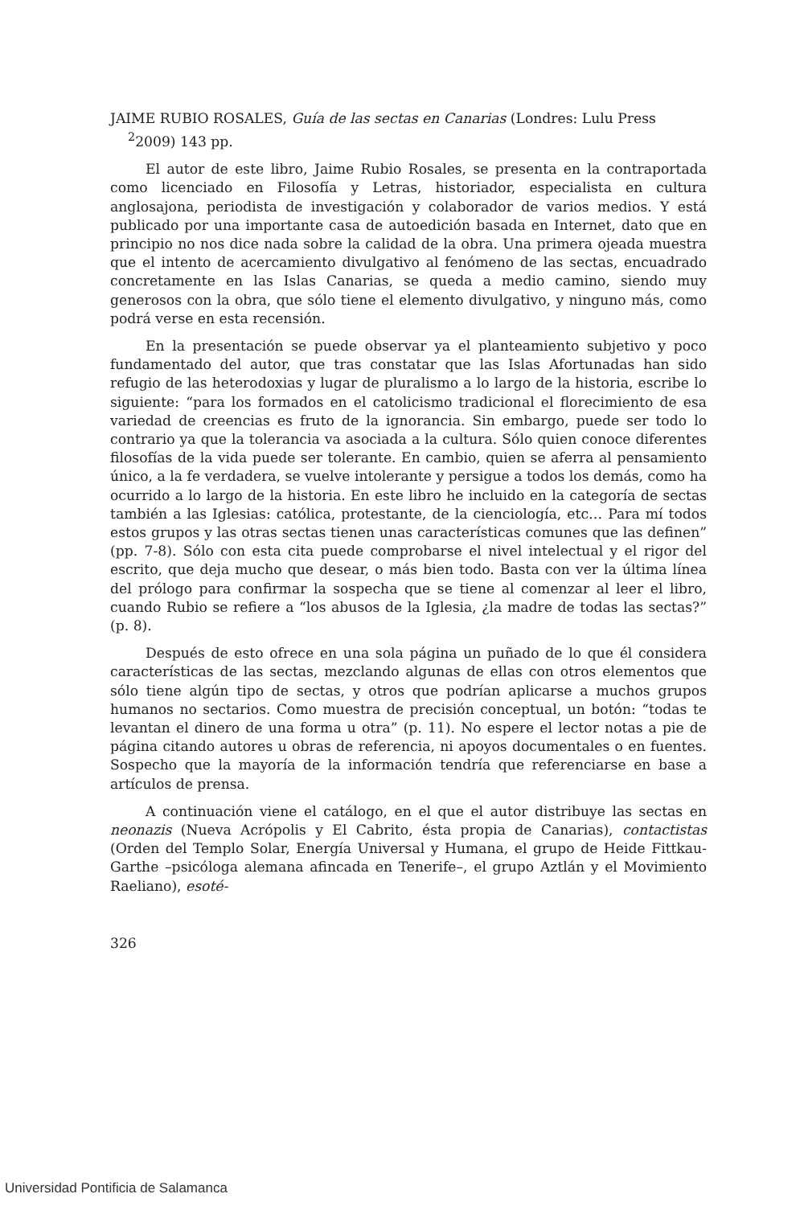JAIME RUBIO ROSALES, Guía de las sectas en Canarias (Londres: Lulu Press <sup>2</sup>2009) 143 pp.
El autor de este libro, Jaime Rubio Rosales, se presenta en la contraportada como licenciado en Filosofía y Letras, historiador, especialista en cultura anglosajona, periodista de investigación y colaborador de varios medios. Y está publicado por una importante casa de autoedición basada en Internet, dato que en principio no nos dice nada sobre la calidad de la obra. Una primera ojeada muestra que el intento de acercamiento divulgativo al fenómeno de las sectas, encuadrado concretamente en las Islas Canarias, se queda a medio camino, siendo muy generosos con la obra, que sólo tiene el elemento divulgativo, y ninguno más, como podrá verse en esta recensión.
En la presentación se puede observar ya el planteamiento subjetivo y poco fundamentado del autor, que tras constatar que las Islas Afortunadas han sido refugio de las heterodoxias y lugar de pluralismo a lo largo de la historia, escribe lo siguiente: “para los formados en el catolicismo tradicional el florecimiento de esa variedad de creencias es fruto de la ignorancia. Sin embargo, puede ser todo lo contrario ya que la tolerancia va asociada a la cultura. Sólo quien conoce diferentes filosofías de la vida puede ser tolerante. En cambio, quien se aferra al pensamiento único, a la fe verdadera, se vuelve intolerante y persigue a todos los demás, como ha ocurrido a lo largo de la historia. En este libro he incluido en la categoría de sectas también a las Iglesias: católica, protestante, de la cienciología, etc… Para mí todos estos grupos y las otras sectas tienen unas características comunes que las definen” (pp. 7-8). Sólo con esta cita puede comprobarse el nivel intelectual y el rigor del escrito, que deja mucho que desear, o más bien todo. Basta con ver la última línea del prólogo para confirmar la sospecha que se tiene al comenzar al leer el libro, cuando Rubio se refiere a “los abusos de la Iglesia, ¿la madre de todas las sectas?” (p. 8).
Después de esto ofrece en una sola página un puñado de lo que él considera características de las sectas, mezclando algunas de ellas con otros elementos que sólo tiene algún tipo de sectas, y otros que podrían aplicarse a muchos grupos humanos no sectarios. Como muestra de precisión conceptual, un botón: “todas te levantan el dinero de una forma u otra” (p. 11). No espere el lector notas a pie de página citando autores u obras de referencia, ni apoyos documentales o en fuentes. Sospecho que la mayoría de la información tendría que referenciarse en base a artículos de prensa.
A continuación viene el catálogo, en el que el autor distribuye las sectas en neonazis (Nueva Acrópolis y El Cabrito, ésta propia de Canarias), contactistas (Orden del Templo Solar, Energía Universal y Humana, el grupo de Heide Fittkau-Garthe –psicóloga alemana afincada en Tenerife–, el grupo Aztlán y el Movimiento Raeliano), esoté-
326
Universidad Pontificia de Salamanca